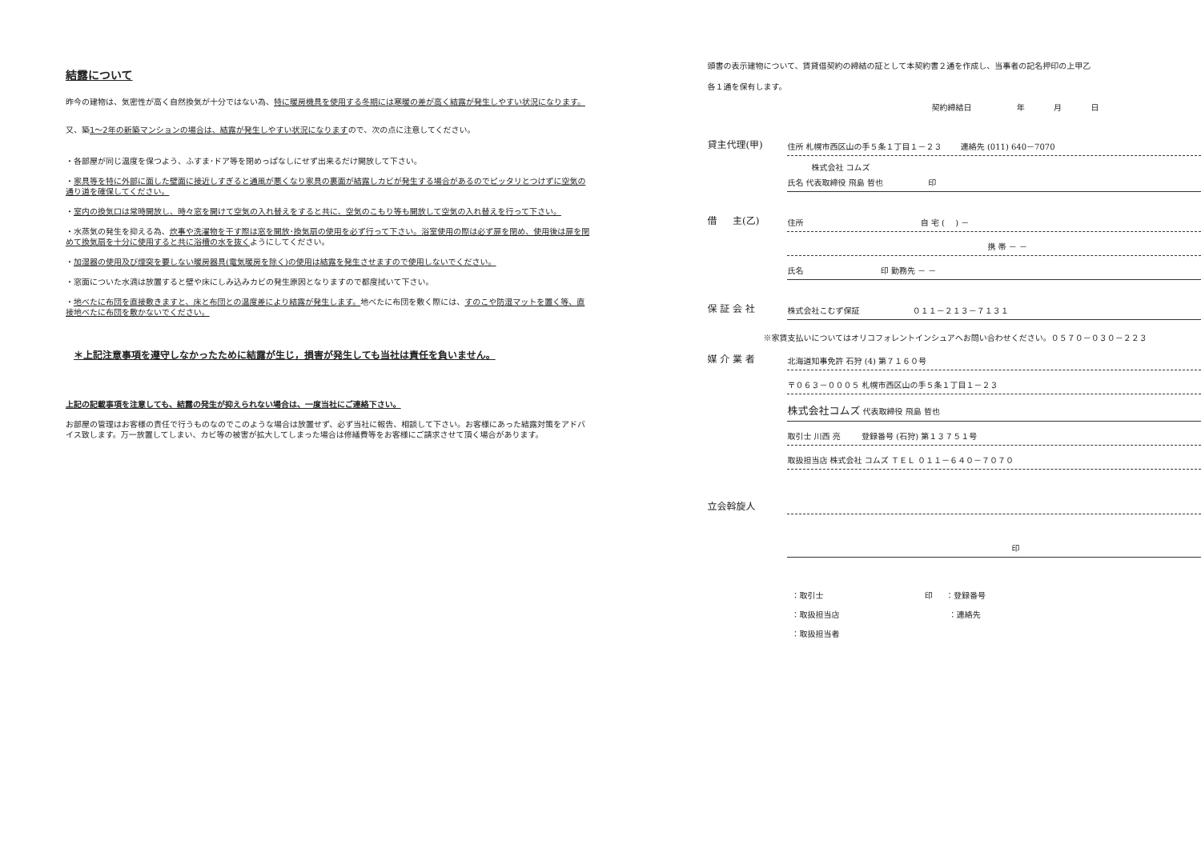結露について
昨今の建物は、気密性が高く自然換気が十分ではない為、特に暖房機具を使用する冬期には寒暖の差が高く結露が発生しやすい状況になります。
又、築1～2年の新築マンションの場合は、結露が発生しやすい状況になりますので、次の点に注意してください。
・各部屋が同じ温度を保つよう、ふすま･ドア等を閉めっぱなしにせず出来るだけ開放して下さい。
・家具等を特に外部に面した壁面に接近しすぎると通風が悪くなり家具の裏面が結露しカビが発生する場合があるのでピッタリとつけずに空気の通り道を確保してください。
・室内の換気口は常時開放し、時々窓を開けて空気の入れ替えをすると共に、空気のこもり等も開放して空気の入れ替えを行って下さい。
・水蒸気の発生を抑える為、炊事や洗濯物を干す際は窓を開放･換気扇の使用を必ず行って下さい。浴室使用の際は必ず扉を閉め、使用後は扉を閉めて換気扇を十分に使用すると共に浴槽の水を抜くようにしてください。
・加湿器の使用及び煙突を要しない暖房器具(電気暖房を除く)の使用は結露を発生させますので使用しないでください。
・窓面についた水滴は放置すると壁や床にしみ込みカビの発生原因となりますので都度拭いて下さい。
・地べたに布団を直接敷きますと、床と布団との温度差により結露が発生します。地べたに布団を敷く際には、すのこや防湿マットを置く等、直接地べたに布団を敷かないでください。
＊上記注意事項を遵守しなかったために結露が生じ，損害が発生しても当社は責任を負いません。
上記の記載事項を注意しても、結露の発生が抑えられない場合は、一度当社にご連絡下さい。
お部屋の管理はお客様の責任で行うものなのでこのような場合は放置せず、必ず当社に報告、相談して下さい。お客様にあった結露対策をアドバイス致します。万一放置してしまい、カビ等の被害が拡大してしまった場合は修繕費等をお客様にご請求させて頂く場合があります。
頭書の表示建物について、賃貸借契約の締結の証として本契約書２通を作成し、当事者の記名押印の上甲乙
各１通を保有します。
契約締結日 　　　　　 年 　　　 月 　　　 日
貸主代理(甲)
住所 札幌市西区山の手５条１丁目１－２３ 　　連絡先 (011) 640－7070
　　　株式会社 コムズ
氏名 代表取締役 飛島 哲也 　　　　　 印
借 　 主(乙)
住所 　　　　　　　　　　　　　　 自 宅 (　 ) －
携 帯 － －
氏名 　　　　　　　　　 印 勤務先 － －
保 証 会 社
株式会社こむず保証 　　　　　　 ０１１－２１３－７１３１
※家賃支払いについてはオリコフォレントインシュアへお問い合わせください。０５７０－０３０－２２３
媒 介 業 者
北海道知事免許 石狩 (4) 第７１６０号
〒０６３－０００５ 札幌市西区山の手５条１丁目１－２３
株式会社コムズ 代表取締役 飛島 哲也
取引士 川西 亮 　　 登録番号 (石狩) 第１３７５１号
取扱担当店 株式会社 コムズ ＴＥＬ ０１１－６４０－７０７０
立会斡旋人
印
：取引士 　　　　　　　　　　　　 印 　 ：登録番号
：取扱担当店 　　　　　　　　　　　　　 ：連絡先
：取扱担当者